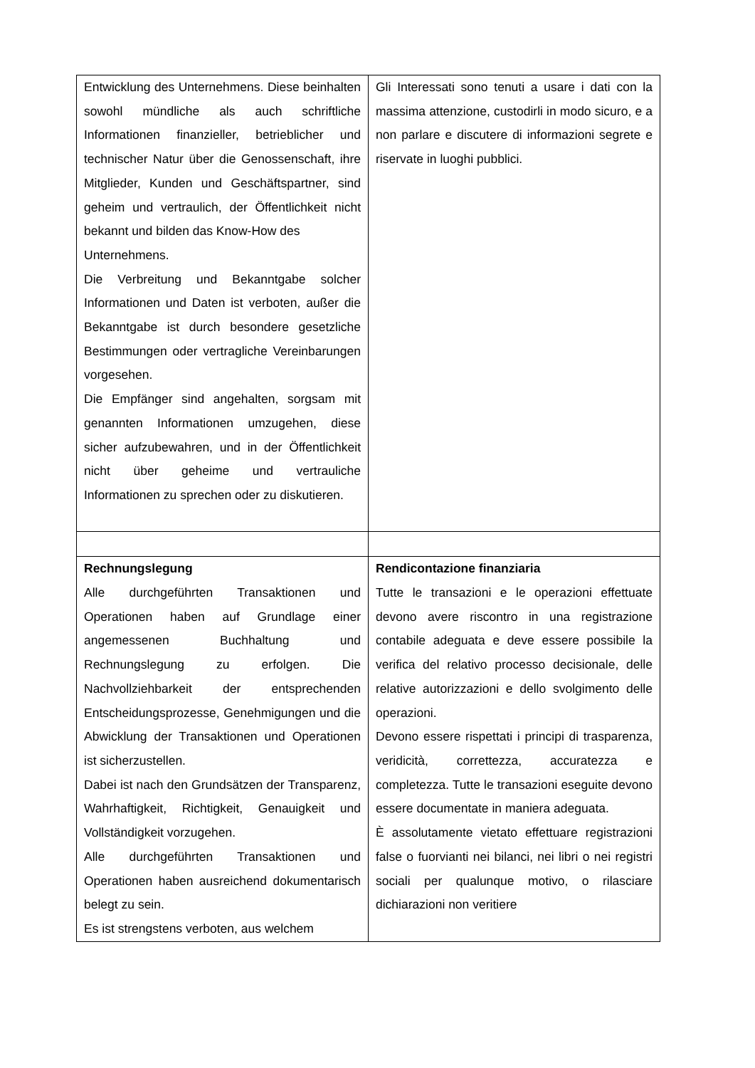| Entwicklung des Unternehmens. Diese beinhalten sowohl mündliche als auch schriftliche Informationen finanzieller, betrieblicher und technischer Natur über die Genossenschaft, ihre Mitglieder, Kunden und Geschäftspartner, sind geheim und vertraulich, der Öffentlichkeit nicht bekannt und bilden das Know-How des Unternehmens. Die Verbreitung und Bekanntgabe solcher Informationen und Daten ist verboten, außer die Bekanntgabe ist durch besondere gesetzliche Bestimmungen oder vertragliche Vereinbarungen vorgesehen. Die Empfänger sind angehalten, sorgsam mit genannten Informationen umzugehen, diese sicher aufzubewahren, und in der Öffentlichkeit nicht über geheime und vertrauliche Informationen zu sprechen oder zu diskutieren. | Gli Interessati sono tenuti a usare i dati con la massima attenzione, custodirli in modo sicuro, e a non parlare e discutere di informazioni segrete e riservate in luoghi pubblici. |
| Rechnungslegung Alle durchgeführten Transaktionen und Operationen haben auf Grundlage einer angemessenen Buchhaltung und Rechnungslegung zu erfolgen. Die Nachvollziehbarkeit der entsprechenden Entscheidungsprozesse, Genehmigungen und die Abwicklung der Transaktionen und Operationen ist sicherzustellen. Dabei ist nach den Grundsätzen der Transparenz, Wahrhaftigkeit, Richtigkeit, Genauigkeit und Vollständigkeit vorzugehen. Alle durchgeführten Transaktionen und Operationen haben ausreichend dokumentarisch belegt zu sein. Es ist strengstens verboten, aus welchem | Rendicontazione finanziaria Tutte le transazioni e le operazioni effettuate devono avere riscontro in una registrazione contabile adeguata e deve essere possibile la verifica del relativo processo decisionale, delle relative autorizzazioni e dello svolgimento delle operazioni. Devono essere rispettati i principi di trasparenza, veridicità, correttezza, accuratezza e completezza. Tutte le transazioni eseguite devono essere documentate in maniera adeguata. È assolutamente vietato effettuare registrazioni false o fuorvianti nei bilanci, nei libri o nei registri sociali per qualunque motivo, o rilasciare dichiarazioni non veritiere |